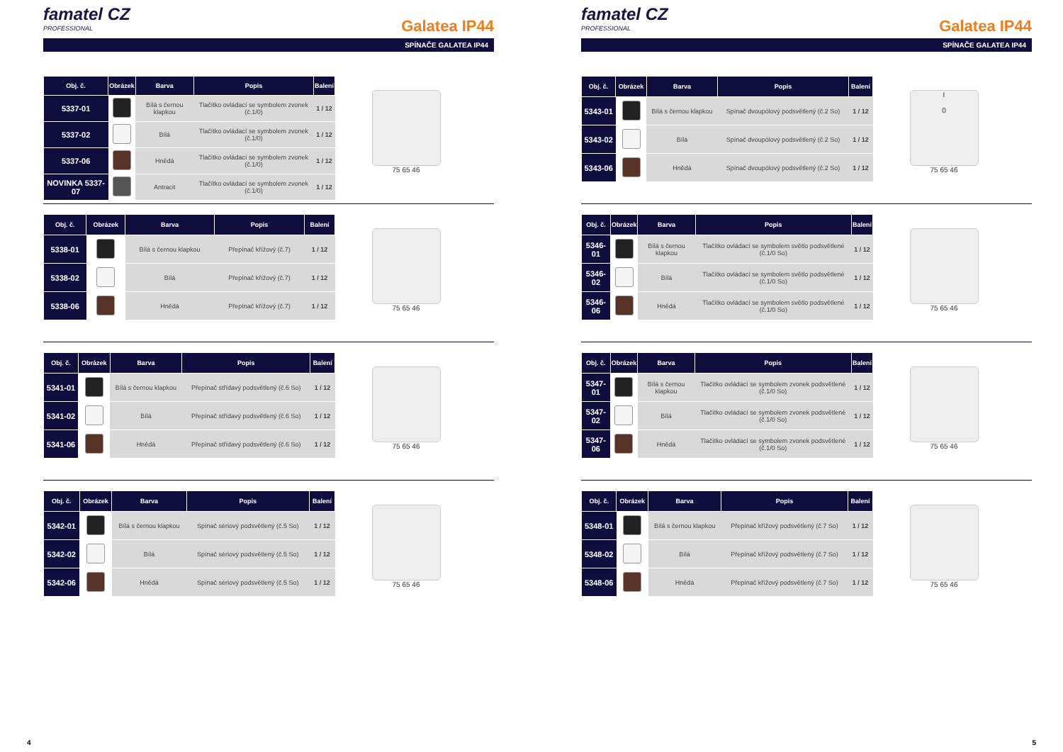famatel CZ
PROFESSIONAL
Galatea IP44
SPÍNAČE GALATEA IP44
| Obj. č. | Obrázek | Barva | Popis | Balení |
| --- | --- | --- | --- | --- |
| 5337-01 | | Bílá s černou klapkou | Tlačítko ovládací se symbolem zvonek (č.1/0) | 1 / 12 |
| 5337-02 | | Bílá | Tlačítko ovládací se symbolem zvonek (č.1/0) | 1 / 12 |
| 5337-06 | | Hnědá | Tlačítko ovládací se symbolem zvonek (č.1/0) | 1 / 12 |
| NOVINKA 5337-07 | | Antracit | Tlačítko ovládací se symbolem zvonek (č.1/0) | 1 / 12 |
75 65 46
| Obj. č. | Obrázek | Barva | Popis | Balení |
| --- | --- | --- | --- | --- |
| 5338-01 | | Bílá s černou klapkou | Přepínač křížový (č.7) | 1 / 12 |
| 5338-02 | | Bílá | Přepínač křížový (č.7) | 1 / 12 |
| 5338-06 | | Hnědá | Přepínač křížový (č.7) | 1 / 12 |
75 65 46
| Obj. č. | Obrázek | Barva | Popis | Balení |
| --- | --- | --- | --- | --- |
| 5341-01 | | Bílá s černou klapkou | Přepínač střídavý podsvětlený (č.6 So) | 1 / 12 |
| 5341-02 | | Bílá | Přepínač střídavý podsvětlený (č.6 So) | 1 / 12 |
| 5341-06 | | Hnědá | Přepínač střídavý podsvětlený (č.6 So) | 1 / 12 |
75 65 46
| Obj. č. | Obrázek | Barva | Popis | Balení |
| --- | --- | --- | --- | --- |
| 5342-01 | | Bílá s černou klapkou | Spínač sériový podsvětlený (č.5 So) | 1 / 12 |
| 5342-02 | | Bílá | Spínač sériový podsvětlený (č.5 So) | 1 / 12 |
| 5342-06 | | Hnědá | Spínač sériový podsvětlený (č.5 So) | 1 / 12 |
75 65 46
4
famatel CZ
PROFESSIONAL
Galatea IP44
SPÍNAČE GALATEA IP44
| Obj. č. | Obrázek | Barva | Popis | Balení |
| --- | --- | --- | --- | --- |
| 5343-01 | | Bílá s černou klapkou | Spínač dvoupólový podsvětlený (č.2 So) | 1 / 12 |
| 5343-02 | | Bílá | Spínač dvoupólový podsvětlený (č.2 So) | 1 / 12 |
| 5343-06 | | Hnědá | Spínač dvoupólový podsvětlený (č.2 So) | 1 / 12 |
I
0
75 65 46
| Obj. č. | Obrázek | Barva | Popis | Balení |
| --- | --- | --- | --- | --- |
| 5346-01 | | Bílá s černou klapkou | Tlačítko ovládací se symbolem světlo podsvětlené (č.1/0 So) | 1 / 12 |
| 5346-02 | | Bílá | Tlačítko ovládací se symbolem světlo podsvětlené (č.1/0 So) | 1 / 12 |
| 5346-06 | | Hnědá | Tlačítko ovládací se symbolem světlo podsvětlené (č.1/0 So) | 1 / 12 |
75 65 46
| Obj. č. | Obrázek | Barva | Popis | Balení |
| --- | --- | --- | --- | --- |
| 5347-01 | | Bílá s černou klapkou | Tlačítko ovládací se symbolem zvonek podsvětlené (č.1/0 So) | 1 / 12 |
| 5347-02 | | Bílá | Tlačítko ovládací se symbolem zvonek podsvětlené (č.1/0 So) | 1 / 12 |
| 5347-06 | | Hnědá | Tlačítko ovládací se symbolem zvonek podsvětlené (č.1/0 So) | 1 / 12 |
75 65 46
| Obj. č. | Obrázek | Barva | Popis | Balení |
| --- | --- | --- | --- | --- |
| 5348-01 | | Bílá s černou klapkou | Přepínač křížový podsvětlený (č.7 So) | 1 / 12 |
| 5348-02 | | Bílá | Přepínač křížový podsvětlený (č.7 So) | 1 / 12 |
| 5348-06 | | Hnědá | Přepínač křížový podsvětlený (č.7 So) | 1 / 12 |
75 65 46
5